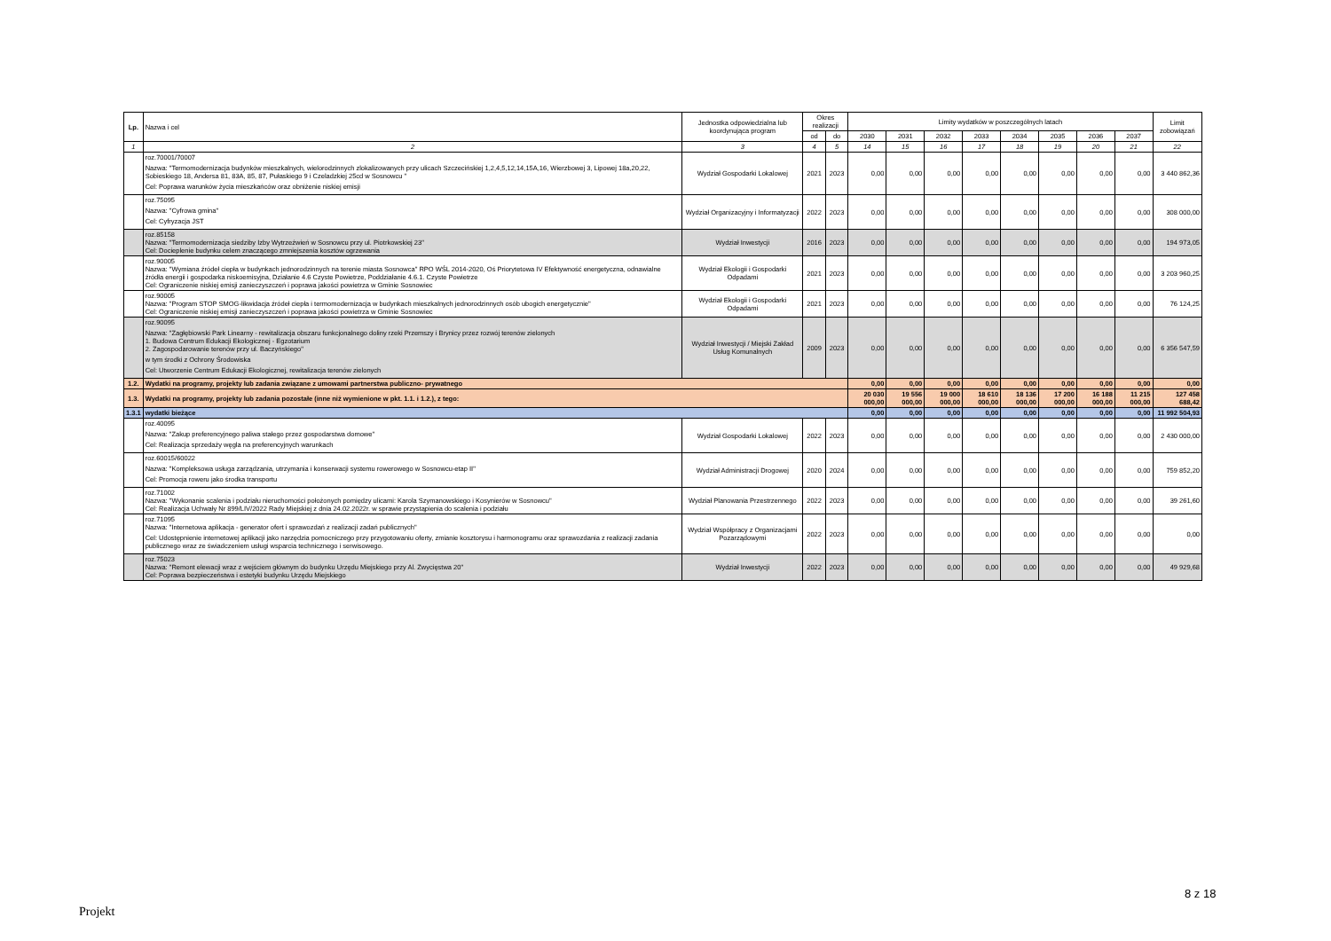| Lp. | Nazwa i cel | Jednostka odpowiedzialna lub koordynująca program | Okres realizacji | | Limity wydatków w poszczególnych latach | | | | | | | | Limit zobowiązań |
| --- | --- | --- | --- | --- | --- | --- | --- | --- | --- | --- | --- | --- | --- |
| | | | od | do | 2030 | 2031 | 2032 | 2033 | 2034 | 2035 | 2036 | 2037 | |
| 1 | 2 | 3 | 4 | 5 | 14 | 15 | 16 | 17 | 18 | 19 | 20 | 21 | 22 |
| | roz.70001/70007 Nazwa: "Termomodernizacja budynków mieszkalnych, wielorodzinnych zlokalizowanych przy ulicach Szczecińskiej 1,2,4,5,12,14,15A,16, Wierzbowej 3, Lipowej 18a,20,22, Sobieskiego 18, Andersa 81, 83A, 85, 87, Pułaskiego 9 i Czeladzkiej 25cd w Sosnowcu " Cel: Poprawa warunków życia mieszkańców oraz obniżenie niskiej emisji | Wydział Gospodarki Lokalowej | 2021 | 2023 | 0,00 | 0,00 | 0,00 | 0,00 | 0,00 | 0,00 | 0,00 | 0,00 | 3 440 862,36 |
| | roz.75095 Nazwa: "Cyfrowa gmina" Cel: Cyfryzacja JST | Wydział Organizacyjny i Informatyzacji | 2022 | 2023 | 0,00 | 0,00 | 0,00 | 0,00 | 0,00 | 0,00 | 0,00 | 0,00 | 308 000,00 |
| | roz.85158 Nazwa: "Termomodernizacja siedziby Izby Wytrzeźwień w Sosnowcu przy ul. Piotrkowskiej 23" Cel: Docieplenie budynku celem znaczącego zmniejszenia kosztów ogrzewania | Wydział Inwestycji | 2016 | 2023 | 0,00 | 0,00 | 0,00 | 0,00 | 0,00 | 0,00 | 0,00 | 0,00 | 194 973,05 |
| | roz.90005 Nazwa: "Wymiana źródeł ciepła w budynkach jednorodzinnych na terenie miasta Sosnowca" RPO WŚL 2014-2020, Oś Priorytetowa IV Efektywność energetyczna, odnawialne źródła energii i gospodarka niskoemisyjna, Działanie 4.6 Czyste Powietrze, Poddziałanie 4.6.1. Czyste Powietrze Cel: Ograniczenie niskiej emisji zanieczyszczeń i poprawa jakości powietrza w Gminie Sosnowiec | Wydział Ekologii i Gospodarki Odpadami | 2021 | 2023 | 0,00 | 0,00 | 0,00 | 0,00 | 0,00 | 0,00 | 0,00 | 0,00 | 3 203 960,25 |
| | roz.90005 Nazwa: "Program STOP SMOG-likwidacja źródeł ciepła i termomodernizacja w budynkach mieszkalnych jednorodzinnych osób ubogich energetycznie" Cel: Ograniczenie niskiej emisji zanieczyszczeń i poprawa jakości powietrza w Gminie Sosnowiec | Wydział Ekologii i Gospodarki Odpadami | 2021 | 2023 | 0,00 | 0,00 | 0,00 | 0,00 | 0,00 | 0,00 | 0,00 | 0,00 | 76 124,25 |
| | roz.90095 Nazwa: "Zagłębiowski Park Linearny - rewitalizacja obszaru funkcjonalnego doliny rzeki Przemszy i Brynicy przez rozwój terenów zielonych 1. Budowa Centrum Edukacji Ekologicznej - Egzotarium 2. Zagospodarowanie terenów przy ul. Baczyńskiego" w tym środki z Ochrony Środowiska Cel: Utworzenie Centrum Edukacji Ekologicznej, rewitalizacja terenów zielonych | Wydział Inwestycji / Miejski Zakład Usług Komunalnych | 2009 | 2023 | 0,00 | 0,00 | 0,00 | 0,00 | 0,00 | 0,00 | 0,00 | 0,00 | 6 356 547,59 |
| 1.2. | Wydatki na programy, projekty lub zadania związane z umowami partnerstwa publiczno- prywatnego | | | | 0,00 | 0,00 | 0,00 | 0,00 | 0,00 | 0,00 | 0,00 | 0,00 | 0,00 |
| 1.3. | Wydatki na programy, projekty lub zadania pozostałe (inne niż wymienione w pkt. 1.1. i 1.2.), z tego: | | | | 20 030 000,00 | 19 556 000,00 | 19 000 000,00 | 18 610 000,00 | 18 136 000,00 | 17 200 000,00 | 16 188 000,00 | 11 215 000,00 | 127 458 688,42 |
| 1.3.1 | wydatki bieżące | | | | 0,00 | 0,00 | 0,00 | 0,00 | 0,00 | 0,00 | 0,00 | 0,00 | 11 992 504,93 |
| | roz.40095 Nazwa: "Zakup preferencyjnego paliwa stałego przez gospodarstwa domowe" Cel: Realizacja sprzedaży węgla na preferencyjnych warunkach | Wydział Gospodarki Lokalowej | 2022 | 2023 | 0,00 | 0,00 | 0,00 | 0,00 | 0,00 | 0,00 | 0,00 | 0,00 | 2 430 000,00 |
| | roz.60015/60022 Nazwa: "Kompleksowa usługa zarządzania, utrzymania i konserwacji systemu rowerowego w Sosnowcu-etap II" Cel: Promocja roweru jako środka transportu | Wydział Administracji Drogowej | 2020 | 2024 | 0,00 | 0,00 | 0,00 | 0,00 | 0,00 | 0,00 | 0,00 | 0,00 | 759 852,20 |
| | roz.71002 Nazwa: "Wykonanie scalenia i podziału nieruchomości położonych pomiędzy ulicami: Karola Szymanowskiego i Kosynierów w Sosnowcu" Cel: Realizacja Uchwały Nr 899/LIV/2022 Rady Miejskiej z dnia 24.02.2022r. w sprawie przystąpienia do scalenia i podziału | Wydział Planowania Przestrzennego | 2022 | 2023 | 0,00 | 0,00 | 0,00 | 0,00 | 0,00 | 0,00 | 0,00 | 0,00 | 39 261,60 |
| | roz.71095 Nazwa: "Internetowa aplikacja - generator ofert i sprawozdań z realizacji zadań publicznych" Cel: Udostępnienie internetowej aplikacji jako narzędzia pomocniczego przy przygotowaniu oferty, zmianie kosztorysu i harmonogramu oraz sprawozdania z realizacji zadania publicznego wraz ze świadczeniem usługi wsparcia technicznego i serwisowego. | Wydział Współpracy z Organizacjami Pozarządowymi | 2022 | 2023 | 0,00 | 0,00 | 0,00 | 0,00 | 0,00 | 0,00 | 0,00 | 0,00 | 0,00 |
| | roz.75023 Nazwa: "Remont elewacji wraz z wejściem głównym do budynku Urzędu Miejskiego przy Al. Zwycięstwa 20" Cel: Poprawa bezpieczeństwa i estetyki budynku Urzędu Miejskiego | Wydział Inwestycji | 2022 | 2023 | 0,00 | 0,00 | 0,00 | 0,00 | 0,00 | 0,00 | 0,00 | 0,00 | 49 929,68 |
8 z 18
Projekt